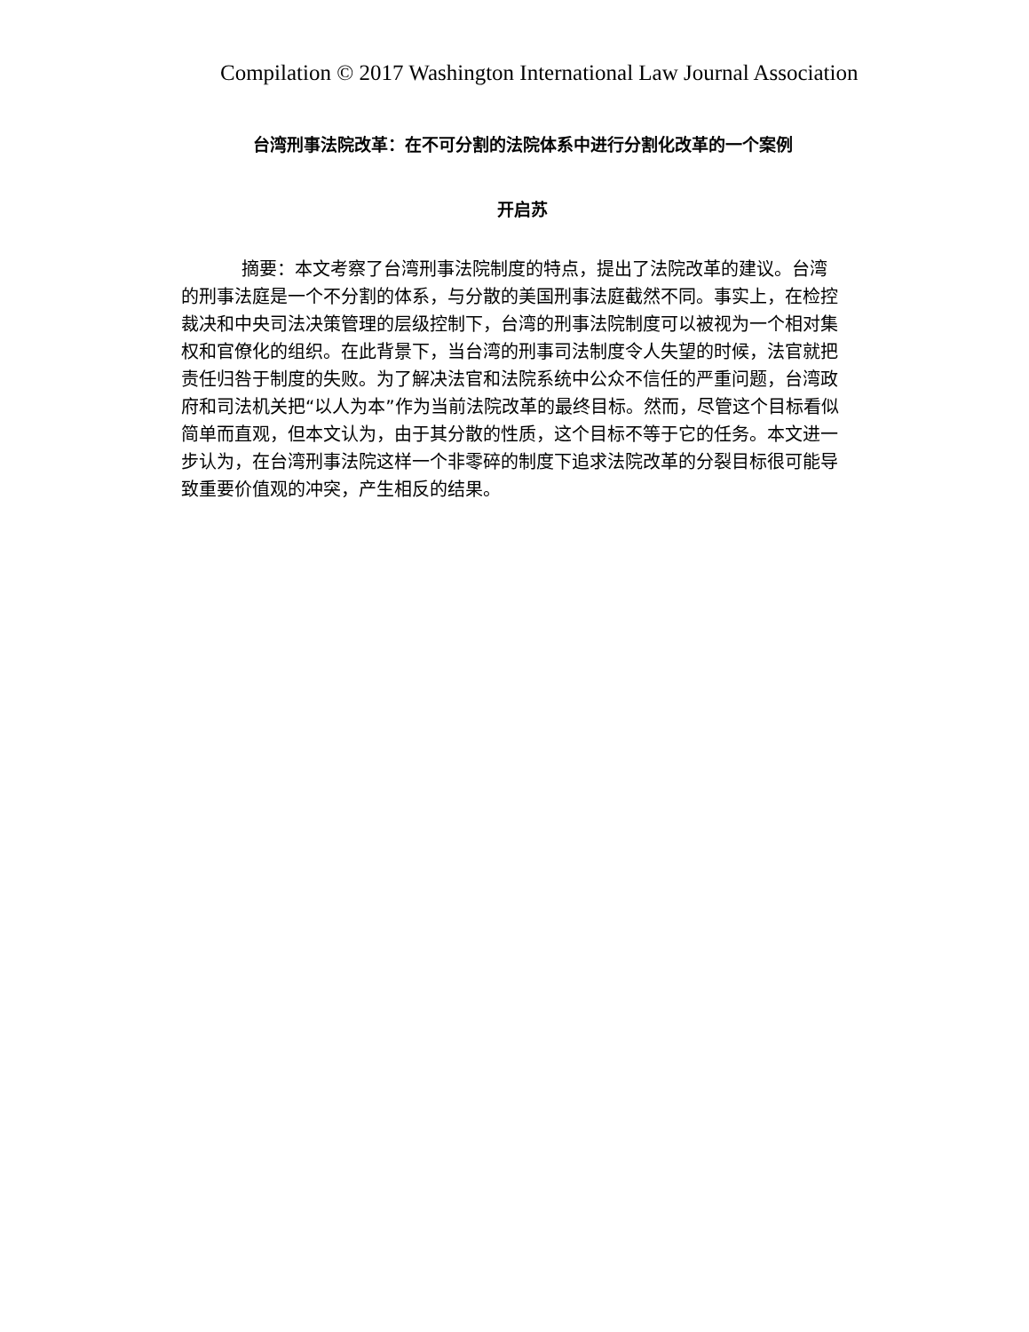Compilation © 2017 Washington International Law Journal Association
台湾刑事法院改革：在不可分割的法院体系中进行分割化改革的一个案例
开启苏
摘要：本文考察了台湾刑事法院制度的特点，提出了法院改革的建议。台湾的刑事法庭是一个不分割的体系，与分散的美国刑事法庭截然不同。事实上，在检控裁决和中央司法决策管理的层级控制下，台湾的刑事法院制度可以被视为一个相对集权和官僚化的组织。在此背景下，当台湾的刑事司法制度令人失望的时候，法官就把责任归咎于制度的失败。为了解决法官和法院系统中公众不信任的严重问题，台湾政府和司法机关把“以人为本”作为当前法院改革的最终目标。然而，尽管这个目标看似简单而直观，但本文认为，由于其分散的性质，这个目标不等于它的任务。本文进一步认为，在台湾刑事法院这样一个非零碎的制度下追求法院改革的分裂目标很可能导致重要价值观的冲突，产生相反的结果。